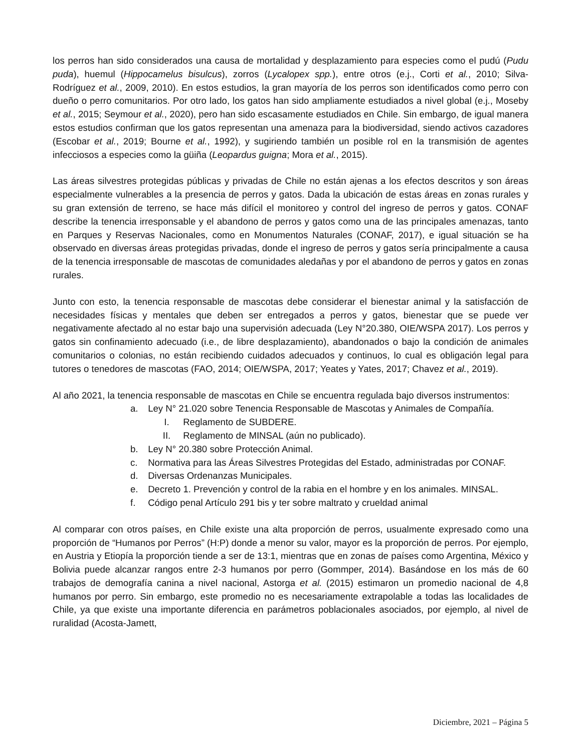los perros han sido considerados una causa de mortalidad y desplazamiento para especies como el pudú (Pudu puda), huemul (Hippocamelus bisulcus), zorros (Lycalopex spp.), entre otros (e.j., Corti et al., 2010; Silva-Rodríguez et al., 2009, 2010). En estos estudios, la gran mayoría de los perros son identificados como perro con dueño o perro comunitarios. Por otro lado, los gatos han sido ampliamente estudiados a nivel global (e.j., Moseby et al., 2015; Seymour et al., 2020), pero han sido escasamente estudiados en Chile. Sin embargo, de igual manera estos estudios confirman que los gatos representan una amenaza para la biodiversidad, siendo activos cazadores (Escobar et al., 2019; Bourne et al., 1992), y sugiriendo también un posible rol en la transmisión de agentes infecciosos a especies como la güiña (Leopardus guigna; Mora et al., 2015).
Las áreas silvestres protegidas públicas y privadas de Chile no están ajenas a los efectos descritos y son áreas especialmente vulnerables a la presencia de perros y gatos. Dada la ubicación de estas áreas en zonas rurales y su gran extensión de terreno, se hace más difícil el monitoreo y control del ingreso de perros y gatos. CONAF describe la tenencia irresponsable y el abandono de perros y gatos como una de las principales amenazas, tanto en Parques y Reservas Nacionales, como en Monumentos Naturales (CONAF, 2017), e igual situación se ha observado en diversas áreas protegidas privadas, donde el ingreso de perros y gatos sería principalmente a causa de la tenencia irresponsable de mascotas de comunidades aledañas y por el abandono de perros y gatos en zonas rurales.
Junto con esto, la tenencia responsable de mascotas debe considerar el bienestar animal y la satisfacción de necesidades físicas y mentales que deben ser entregados a perros y gatos, bienestar que se puede ver negativamente afectado al no estar bajo una supervisión adecuada (Ley N°20.380, OIE/WSPA 2017). Los perros y gatos sin confinamiento adecuado (i.e., de libre desplazamiento), abandonados o bajo la condición de animales comunitarios o colonias, no están recibiendo cuidados adecuados y continuos, lo cual es obligación legal para tutores o tenedores de mascotas (FAO, 2014; OIE/WSPA, 2017; Yeates y Yates, 2017; Chavez et al., 2019).
Al año 2021, la tenencia responsable de mascotas en Chile se encuentra regulada bajo diversos instrumentos:
a. Ley N° 21.020 sobre Tenencia Responsable de Mascotas y Animales de Compañía.
I. Reglamento de SUBDERE.
II. Reglamento de MINSAL (aún no publicado).
b. Ley N° 20.380 sobre Protección Animal.
c. Normativa para las Áreas Silvestres Protegidas del Estado, administradas por CONAF.
d. Diversas Ordenanzas Municipales.
e. Decreto 1. Prevención y control de la rabia en el hombre y en los animales. MINSAL.
f. Código penal Artículo 291 bis y ter sobre maltrato y crueldad animal
Al comparar con otros países, en Chile existe una alta proporción de perros, usualmente expresado como una proporción de “Humanos por Perros” (H:P) donde a menor su valor, mayor es la proporción de perros. Por ejemplo, en Austria y Etiopía la proporción tiende a ser de 13:1, mientras que en zonas de países como Argentina, México y Bolivia puede alcanzar rangos entre 2-3 humanos por perro (Gommper, 2014). Basándose en los más de 60 trabajos de demografía canina a nivel nacional, Astorga et al. (2015) estimaron un promedio nacional de 4,8 humanos por perro. Sin embargo, este promedio no es necesariamente extrapolable a todas las localidades de Chile, ya que existe una importante diferencia en parámetros poblacionales asociados, por ejemplo, al nivel de ruralidad (Acosta-Jamett,
Diciembre, 2021 – Página 5